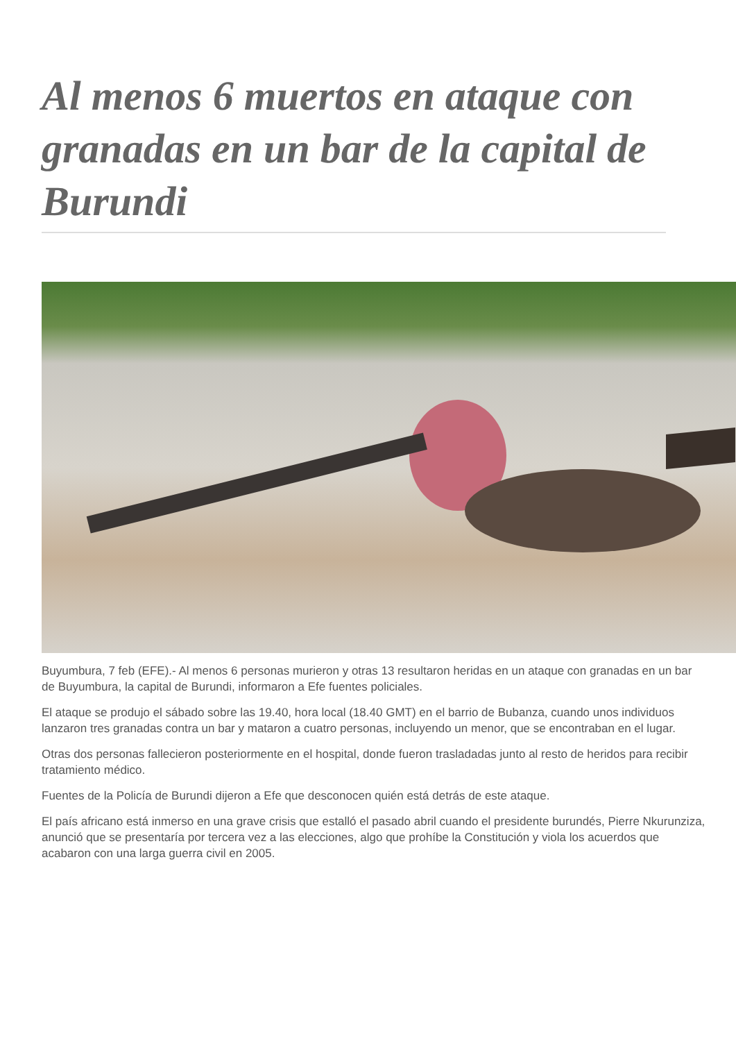Al menos 6 muertos en ataque con granadas en un bar de la capital de Burundi
Buyumbura, 7 feb (EFE).- Al menos 6 personas murieron y otras 13 resultaron heridas en un ataque con granadas en un bar de Buyumbura, la capital de Burundi, informaron a Efe fuentes policiales.
El ataque se produjo el sábado sobre las 19.40, hora local (18.40 GMT) en el barrio de Bubanza, cuando unos individuos lanzaron tres granadas contra un bar y mataron a cuatro personas, incluyendo un menor, que se encontraban en el lugar.
Otras dos personas fallecieron posteriormente en el hospital, donde fueron trasladadas junto al resto de heridos para recibir tratamiento médico.
Fuentes de la Policía de Burundi dijeron a Efe que desconocen quién está detrás de este ataque.
El país africano está inmerso en una grave crisis que estalló el pasado abril cuando el presidente burundés, Pierre Nkurunziza, anunció que se presentaría por tercera vez a las elecciones, algo que prohíbe la Constitución y viola los acuerdos que acabaron con una larga guerra civil en 2005.